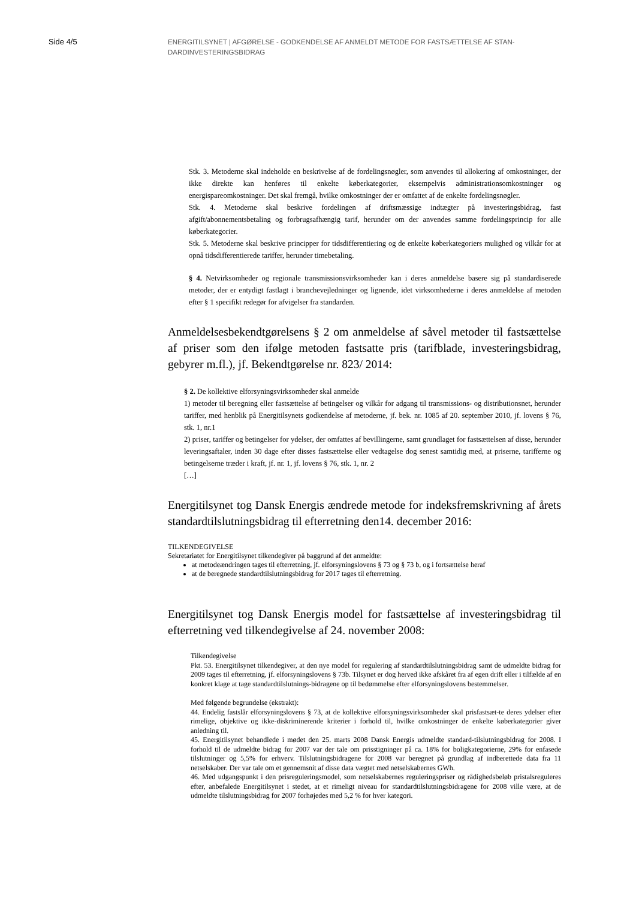Side 4/5
ENERGITILSYNET | AFGØRELSE - GODKENDELSE AF ANMELDT METODE FOR FASTSÆTTELSE AF STAN-DARDINVESTERINGSBIDRAG
Stk. 3. Metoderne skal indeholde en beskrivelse af de fordelingsnøgler, som anvendes til allokering af omkostninger, der ikke direkte kan henføres til enkelte køberkategorier, eksempelvis administrationsomkostninger og energispareomkostninger. Det skal fremgå, hvilke omkostninger der er omfattet af de enkelte fordelingsnøgler.
Stk. 4. Metoderne skal beskrive fordelingen af driftsmæssige indtægter på investeringsbidrag, fast afgift/abonnementsbetaling og forbrugsafhængig tarif, herunder om der anvendes samme fordelingsprincip for alle køberkategorier.
Stk. 5. Metoderne skal beskrive principper for tidsdifferentiering og de enkelte køberkategoriers mulighed og vilkår for at opnå tidsdifferentierede tariffer, herunder timebetaling.
§ 4. Netvirksomheder og regionale transmissionsvirksomheder kan i deres anmeldelse basere sig på standardiserede metoder, der er entydigt fastlagt i branchevejledninger og lignende, idet virksomhederne i deres anmeldelse af metoden efter § 1 specifikt redegør for afvigelser fra standarden.
Anmeldelsesbekendtgørelsens § 2 om anmeldelse af såvel metoder til fastsættelse af priser som den ifølge metoden fastsatte pris (tarifblade, investeringsbidrag, gebyrer m.fl.), jf. Bekendtgørelse nr. 823/ 2014:
§ 2. De kollektive elforsyningsvirksomheder skal anmelde
1) metoder til beregning eller fastsættelse af betingelser og vilkår for adgang til transmissions- og distributionsnet, herunder tariffer, med henblik på Energitilsynets godkendelse af metoderne, jf. bek. nr. 1085 af 20. september 2010, jf. lovens § 76, stk. 1, nr.1
2) priser, tariffer og betingelser for ydelser, der omfattes af bevillingerne, samt grundlaget for fastsættelsen af disse, herunder leveringsaftaler, inden 30 dage efter disses fastsættelse eller vedtagelse dog senest samtidig med, at priserne, tarifferne og betingelserne træder i kraft, jf. nr. 1, jf. lovens § 76, stk. 1, nr. 2
[…]
Energitilsynet tog Dansk Energis ændrede metode for indeksfremskrivning af årets standardtilslutningsbidrag til efterretning den14. december 2016:
TILKENDEGIVELSE
Sekretariatet for Energitilsynet tilkendegiver på baggrund af det anmeldte:
at metodeændringen tages til efterretning, jf. elforsyningslovens § 73 og § 73 b, og i fortsættelse heraf
at de beregnede standardtilslutningsbidrag for 2017 tages til efterretning.
Energitilsynet tog Dansk Energis model for fastsættelse af investeringsbidrag til efterretning ved tilkendegivelse af 24. november 2008:
Tilkendegivelse
Pkt. 53. Energitilsynet tilkendegiver, at den nye model for regulering af standardtilslutningsbidrag samt de udmeldte bidrag for 2009 tages til efterretning, jf. elforsyningslovens § 73b. Tilsynet er dog herved ikke afskåret fra af egen drift eller i tilfælde af en konkret klage at tage standardtilslutnings-bidragene op til bedømmelse efter elforsyningslovens bestemmelser.
Med følgende begrundelse (ekstrakt):
44. Endelig fastslår elforsyningslovens § 73, at de kollektive elforsyningsvirksomheder skal prisfastsæt-te deres ydelser efter rimelige, objektive og ikke-diskriminerende kriterier i forhold til, hvilke omkostninger de enkelte køberkategorier giver anledning til.
45. Energitilsynet behandlede i mødet den 25. marts 2008 Dansk Energis udmeldte standard-tilslutningsbidrag for 2008. I forhold til de udmeldte bidrag for 2007 var der tale om prisstigninger på ca. 18% for boligkategorierne, 29% for enfasede tilslutninger og 5,5% for erhverv. Tilslutningsbidragene for 2008 var beregnet på grundlag af indberettede data fra 11 netselskaber. Der var tale om et gennemsnit af disse data vægtet med netselskabernes GWh.
46. Med udgangspunkt i den prisreguleringsmodel, som netselskabernes reguleringspriser og rådighedsbeløb pristalsreguleres efter, anbefalede Energitilsynet i stedet, at et rimeligt niveau for standardtilslutningsbidragene for 2008 ville være, at de udmeldte tilslutningsbidrag for 2007 forhøjedes med 5,2 % for hver kategori.